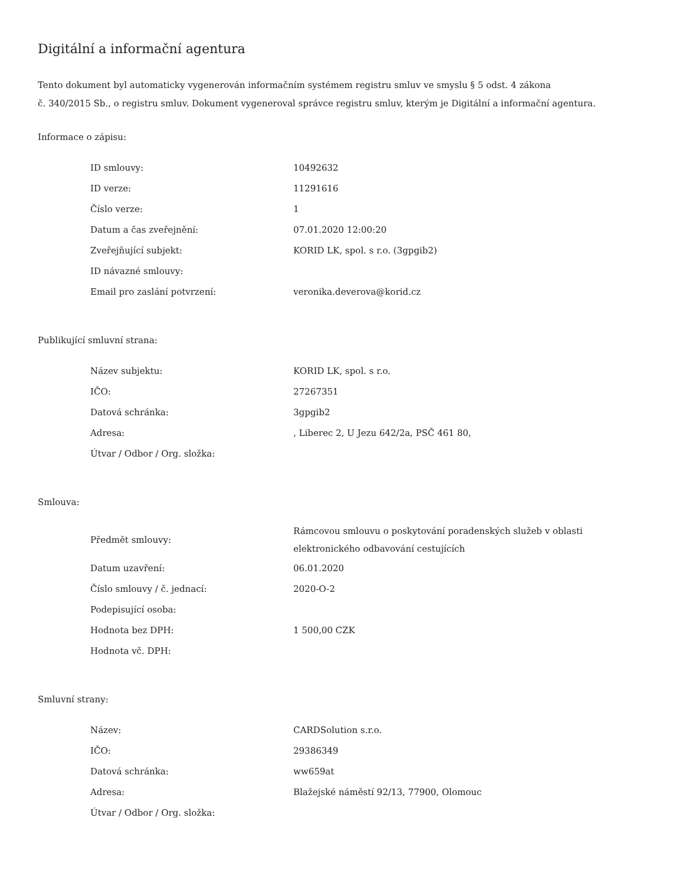Digitální a informační agentura
Tento dokument byl automaticky vygenerován informačním systémem registru smluv ve smyslu § 5 odst. 4 zákona
č. 340/2015 Sb., o registru smluv. Dokument vygeneroval správce registru smluv, kterým je Digitální a informační agentura.
Informace o zápisu:
| ID smlouvy: | 10492632 |
| ID verze: | 11291616 |
| Číslo verze: | 1 |
| Datum a čas zveřejnění: | 07.01.2020 12:00:20 |
| Zveřejňující subjekt: | KORID LK, spol. s r.o. (3gpgib2) |
| ID návazné smlouvy: | |
| Email pro zaslání potvrzení: | veronika.deverova@korid.cz |
Publikující smluvní strana:
| Název subjektu: | KORID LK, spol. s r.o. |
| IČO: | 27267351 |
| Datová schránka: | 3gpgib2 |
| Adresa: | , Liberec 2, U Jezu 642/2a, PSČ 461 80, |
| Útvar / Odbor / Org. složka: | |
Smlouva:
| Předmět smlouvy: | Rámcovou smlouvu o poskytování poradenských služeb v oblasti elektronického odbavování cestujících |
| Datum uzavření: | 06.01.2020 |
| Číslo smlouvy / č. jednací: | 2020-O-2 |
| Podepisující osoba: | |
| Hodnota bez DPH: | 1 500,00 CZK |
| Hodnota vč. DPH: | |
Smluvní strany:
| Název: | CARDSolution s.r.o. |
| IČO: | 29386349 |
| Datová schránka: | ww659at |
| Adresa: | Blažejské náměstí 92/13, 77900, Olomouc |
| Útvar / Odbor / Org. složka: | |